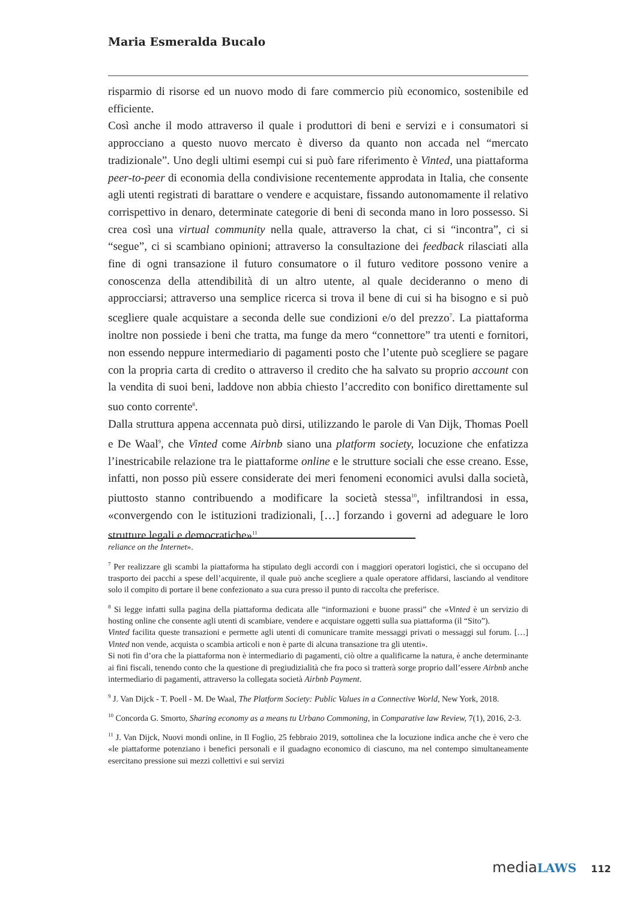Maria Esmeralda Bucalo
risparmio di risorse ed un nuovo modo di fare commercio più economico, sostenibile ed efficiente.
Così anche il modo attraverso il quale i produttori di beni e servizi e i consumatori si approcciano a questo nuovo mercato è diverso da quanto non accada nel “mercato tradizionale”. Uno degli ultimi esempi cui si può fare riferimento è Vinted, una piattaforma peer-to-peer di economia della condivisione recentemente approdata in Italia, che consente agli utenti registrati di barattare o vendere e acquistare, fissando autonomamente il relativo corrispettivo in denaro, determinate categorie di beni di seconda mano in loro possesso. Si crea così una virtual community nella quale, attraverso la chat, ci si “incontra”, ci si “segue”, ci si scambiano opinioni; attraverso la consultazione dei feedback rilasciati alla fine di ogni transazione il futuro consumatore o il futuro veditore possono venire a conoscenza della attendibilità di un altro utente, al quale decideranno o meno di approcciarsi; attraverso una semplice ricerca si trova il bene di cui si ha bisogno e si può scegliere quale acquistare a seconda delle sue condizioni e/o del prezzo<sup>7</sup>. La piattaforma inoltre non possiede i beni che tratta, ma funge da mero “connettore” tra utenti e fornitori, non essendo neppure intermediario di pagamenti posto che l’utente può scegliere se pagare con la propria carta di credito o attraverso il credito che ha salvato su proprio account con la vendita di suoi beni, laddove non abbia chiesto l’accredito con bonifico direttamente sul suo conto corrente<sup>8</sup>.
Dalla struttura appena accennata può dirsi, utilizzando le parole di Van Dijk, Thomas Poell e De Waal<sup>9</sup>, che Vinted come Airbnb siano una platform society, locuzione che enfatizza l’inestricabile relazione tra le piattaforme online e le strutture sociali che esse creano. Esse, infatti, non posso più essere considerate dei meri fenomeni economici avulsi dalla società, piuttosto stanno contribuendo a modificare la società stessa<sup>10</sup>, infiltrandosi in essa, «convergendo con le istituzioni tradizionali, […] forzando i governi ad adeguare le loro strutture legali e democratiche»<sup>11</sup>.
reliance on the Internet».
<sup>7</sup> Per realizzare gli scambi la piattaforma ha stipulato degli accordi con i maggiori operatori logistici, che si occupano del trasporto dei pacchi a spese dell’acquirente, il quale può anche scegliere a quale operatore affidarsi, lasciando al venditore solo il compito di portare il bene confezionato a sua cura presso il punto di raccolta che preferisce.
<sup>8</sup> Si legge infatti sulla pagina della piattaforma dedicata alle “informazioni e buone prassi” che «Vinted è un servizio di hosting online che consente agli utenti di scambiare, vendere e acquistare oggetti sulla sua piattaforma (il “Sito”).
Vinted facilita queste transazioni e permette agli utenti di comunicare tramite messaggi privati o messaggi sul forum. […] Vinted non vende, acquista o scambia articoli e non è parte di alcuna transazione tra gli utenti».
Si noti fin d’ora che la piattaforma non è intermediario di pagamenti, ciò oltre a qualificarne la natura, è anche determinante ai fini fiscali, tenendo conto che la questione di pregiudizialità che fra poco si tratterà sorge proprio dall’essere Airbnb anche intermediario di pagamenti, attraverso la collegata società Airbnb Payment.
<sup>9</sup> J. Van Dijck - T. Poell - M. De Waal, The Platform Society: Public Values in a Connective World, New York, 2018.
<sup>10</sup> Concorda G. Smorto, Sharing economy as a means tu Urbano Commoning, in Comparative law Review, 7(1), 2016, 2-3.
<sup>11</sup> J. Van Dijck, Nuovi mondi online, in Il Foglio, 25 febbraio 2019, sottolinea che la locuzione indica anche che è vero che «le piattaforme potenziano i benefici personali e il guadagno economico di ciascuno, ma nel contempo simultaneamente esercitano pressione sui mezzi collettivi e sui servizi
mediaLAWS 112